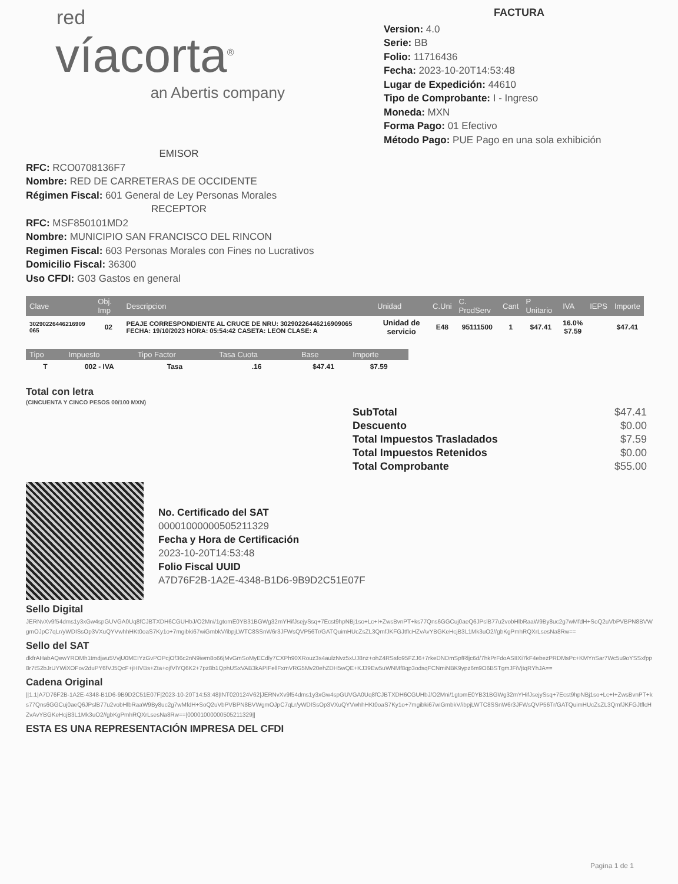red
víacorta<sup>®</sup>
an Abertis company
FACTURA
Version: 4.0
Serie: BB
Folio: 11716436
Fecha: 2023-10-20T14:53:48
Lugar de Expedición: 44610
Tipo de Comprobante: I - Ingreso
Moneda: MXN
Forma Pago: 01 Efectivo
Método Pago: PUE Pago en una sola exhibición
EMISOR
RFC: RCO0708136F7
Nombre: RED DE CARRETERAS DE OCCIDENTE
Régimen Fiscal: 601 General de Ley Personas Morales
RECEPTOR
RFC: MSF850101MD2
Nombre: MUNICIPIO SAN FRANCISCO DEL RINCON
Regimen Fiscal: 603 Personas Morales con Fines no Lucrativos
Domicilio Fiscal: 36300
Uso CFDI: G03 Gastos en general
| Clave | Obj. Imp | Descripcion | Unidad | C.Uni | C. ProdServ | Cant | P Unitario | IVA | IEPS | Importe |
| --- | --- | --- | --- | --- | --- | --- | --- | --- | --- | --- |
| 30290226446216909 065 | 02 | PEAJE CORRESPONDIENTE AL CRUCE DE NRU: 30290226446216909065 FECHA: 19/10/2023 HORA: 05:54:42 CASETA: LEON CLASE: A | Unidad de servicio | E48 | 95111500 | 1 | $47.41 | 16.0% $7.59 | | $47.41 |
| Tipo | Impuesto | Tipo Factor | Tasa Cuota | Base | Importe |
| --- | --- | --- | --- | --- | --- |
| T | 002 - IVA | Tasa | .16 | $47.41 | $7.59 |
Total con letra
(CINCUENTA Y CINCO PESOS 00/100 MXN)
SubTotal $47.41
Descuento $0.00
Total Impuestos Trasladados $7.59
Total Impuestos Retenidos $0.00
Total Comprobante $55.00
No. Certificado del SAT
00001000000505211329
Fecha y Hora de Certificación
2023-10-20T14:53:48
Folio Fiscal UUID
A7D76F2B-1A2E-4348-B1D6-9B9D2C51E07F
Sello Digital
JERNvXv9f54dms1y3xGw4spGUVGA0Uq8fCJBTXDH6CGUHbJ/O2Mni/1gtomE0YB31BGWg32mYHifJsejySsq+7Ecst9hpNBj1so+Lc+I+ZwsBvnPT+ks77Qns6GGCuj0aeQ6JPslB77u2vobHlbRaaW9By8uc2g7wMfdH+SoQ2uVbPVBPN8BVWgmOJpC7qLr/yWDISsOp3VXuQYVwhhHKt0oaS7Ky1o+7mgibki67wiGmbkV/ibpjLWTC8SSnW6r3JFWsQVP56Tr/GATQuimHUcZsZL3QmfJKFGJtflcHZvAvYBGKeHcjB3L1Mk3uO2//gbKgPmhRQXrLsesNa8Rw==
Sello del SAT
dkfrAHabAQewYROMh1tmdjwu5VvjU0MEIYzGvPOPcjOf36c2nN9iwm8o66jMvGmSoMyECdly7CXPh90XRouz3s4aulzNvz5xUJ8nz+ohZ4RSsfo95FZJ6+7rkeDNDmSpfRljc6d/7hkPrFdoASIIXi7kF4ebezPRDMsPc+KMYnSar7Wc5u9oYSSxfpp8r7tS2bJrUYWiXOFov2duPY6fVJ5QcF+jHIVBs+Zta+ojfVlYQ6K2+7pz8b1QphUSxVAB3kAPIFellFxmVRG5Mv20ehZDH5wQE+KJ39Ew5uWNMf8qp3odsqFCNmiNBK9ypz6m9O6BSTgmJFiVjtqRYhJA==
Cadena Original
||1.1|A7D76F2B-1A2E-4348-B1D6-9B9D2C51E07F|2023-10-20T14:53:48|INT020124V62|JERNvXv9f54dms1y3xGw4spGUVGA0Uq8fCJBTXDH6CGUHbJ/O2Mni/1gtomE0YB31BGWg32mYHifJsejySsq+7Ecst9hpNBj1so+Lc+I+ZwsBvnPT+ks77Qns6GGCuj0aeQ6JPslB77u2vobHlbRaaW9By8uc2g7wMfdH+SoQ2uVbPVBPN8BVWgmOJpC7qLr/yWDISsOp3VXuQYVwhhHKt0oaS7Ky1o+7mgibki67wiGmbkV/ibpjLWTC8SSnW6r3JFWsQVP56Tr/GATQuimHUcZsZL3QmfJKFGJtflcHZvAvYBGKeHcjB3L1Mk3uO2//gbKgPmhRQXrLsesNa8Rw==|00001000000505211329||
ESTA ES UNA REPRESENTACIÓN IMPRESA DEL CFDI
Pagina 1 de 1